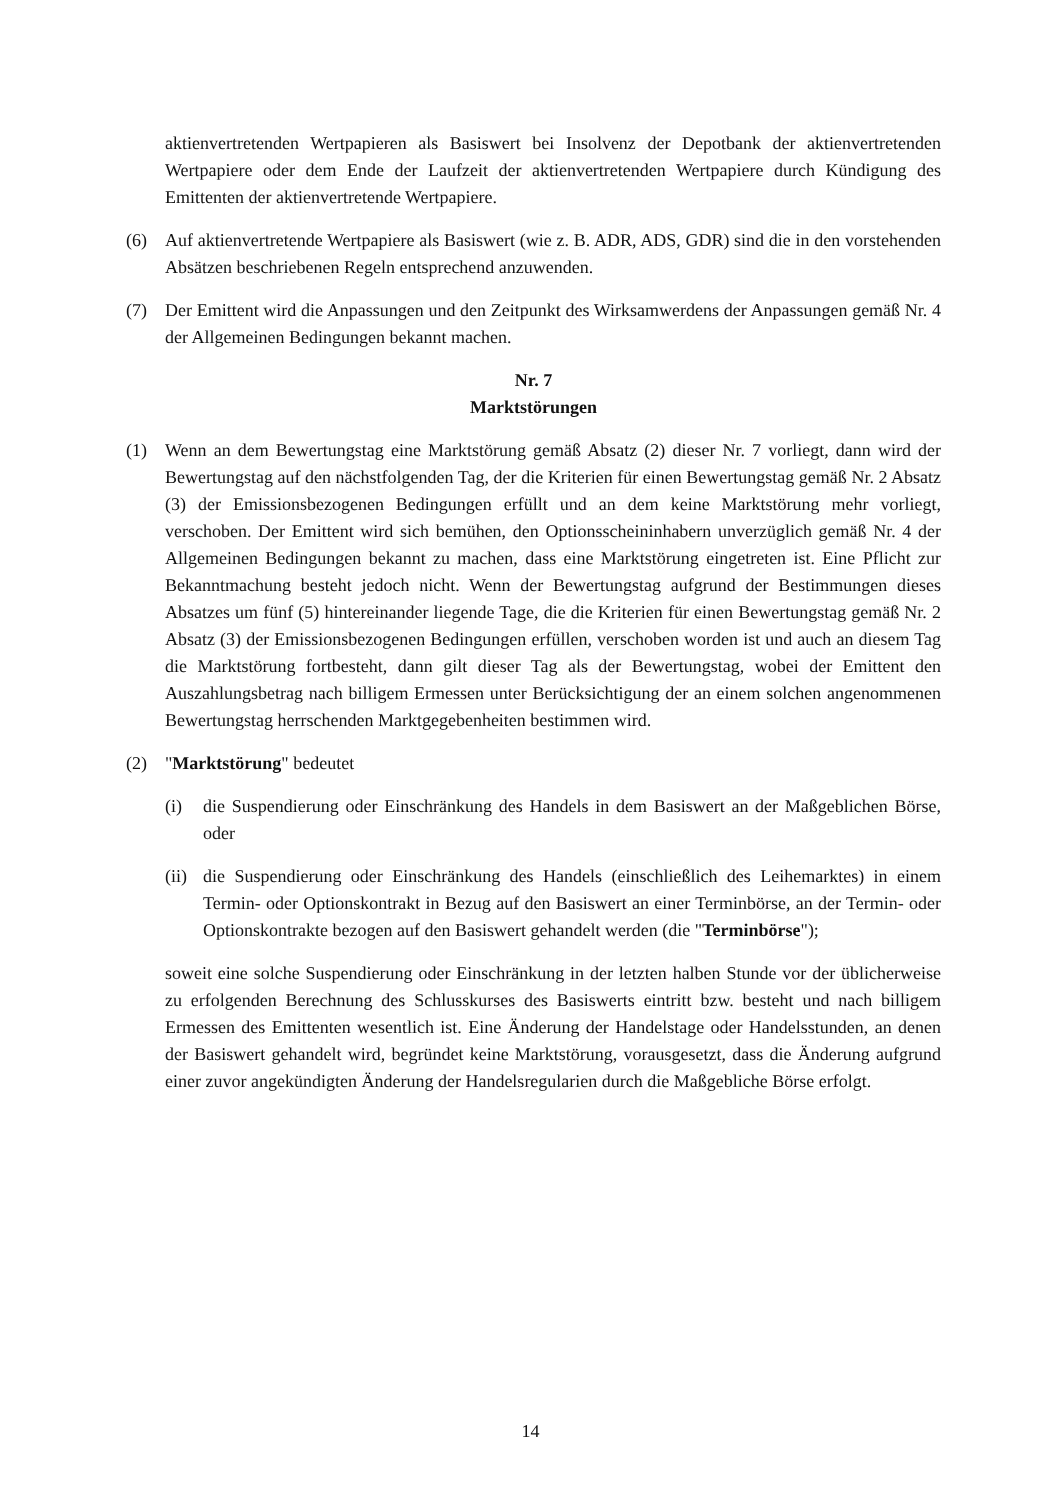aktienvertretenden Wertpapieren als Basiswert bei Insolvenz der Depotbank der aktienvertretenden Wertpapiere oder dem Ende der Laufzeit der aktienvertretenden Wertpapiere durch Kündigung des Emittenten der aktienvertretende Wertpapiere.
(6) Auf aktienvertretende Wertpapiere als Basiswert (wie z. B. ADR, ADS, GDR) sind die in den vorstehenden Absätzen beschriebenen Regeln entsprechend anzuwenden.
(7) Der Emittent wird die Anpassungen und den Zeitpunkt des Wirksamwerdens der Anpassungen gemäß Nr. 4 der Allgemeinen Bedingungen bekannt machen.
Nr. 7
Marktstörungen
(1) Wenn an dem Bewertungstag eine Marktstörung gemäß Absatz (2) dieser Nr. 7 vorliegt, dann wird der Bewertungstag auf den nächstfolgenden Tag, der die Kriterien für einen Bewertungstag gemäß Nr. 2 Absatz (3) der Emissionsbezogenen Bedingungen erfüllt und an dem keine Marktstörung mehr vorliegt, verschoben. Der Emittent wird sich bemühen, den Optionsscheininhabern unverzüglich gemäß Nr. 4 der Allgemeinen Bedingungen bekannt zu machen, dass eine Marktstörung eingetreten ist. Eine Pflicht zur Bekanntmachung besteht jedoch nicht. Wenn der Bewertungstag aufgrund der Bestimmungen dieses Absatzes um fünf (5) hintereinander liegende Tage, die die Kriterien für einen Bewertungstag gemäß Nr. 2 Absatz (3) der Emissionsbezogenen Bedingungen erfüllen, verschoben worden ist und auch an diesem Tag die Marktstörung fortbesteht, dann gilt dieser Tag als der Bewertungstag, wobei der Emittent den Auszahlungsbetrag nach billigem Ermessen unter Berücksichtigung der an einem solchen angenommenen Bewertungstag herrschenden Marktgegebenheiten bestimmen wird.
(2) "Marktstörung" bedeutet
(i) die Suspendierung oder Einschränkung des Handels in dem Basiswert an der Maßgeblichen Börse, oder
(ii)
die Suspendierung oder Einschränkung des Handels (einschließlich des Leihemarktes) in einem Termin- oder Optionskontrakt in Bezug auf den Basiswert an einer Terminbörse, an der Termin- oder Optionskontrakte bezogen auf den Basiswert gehandelt werden (die "Terminbörse");
soweit eine solche Suspendierung oder Einschränkung in der letzten halben Stunde vor der üblicherweise zu erfolgenden Berechnung des Schlusskurses des Basiswerts eintritt bzw. besteht und nach billigem Ermessen des Emittenten wesentlich ist. Eine Änderung der Handelstage oder Handelsstunden, an denen der Basiswert gehandelt wird, begründet keine Marktstörung, vorausgesetzt, dass die Änderung aufgrund einer zuvor angekündigten Änderung der Handelsregularien durch die Maßgebliche Börse erfolgt.
14